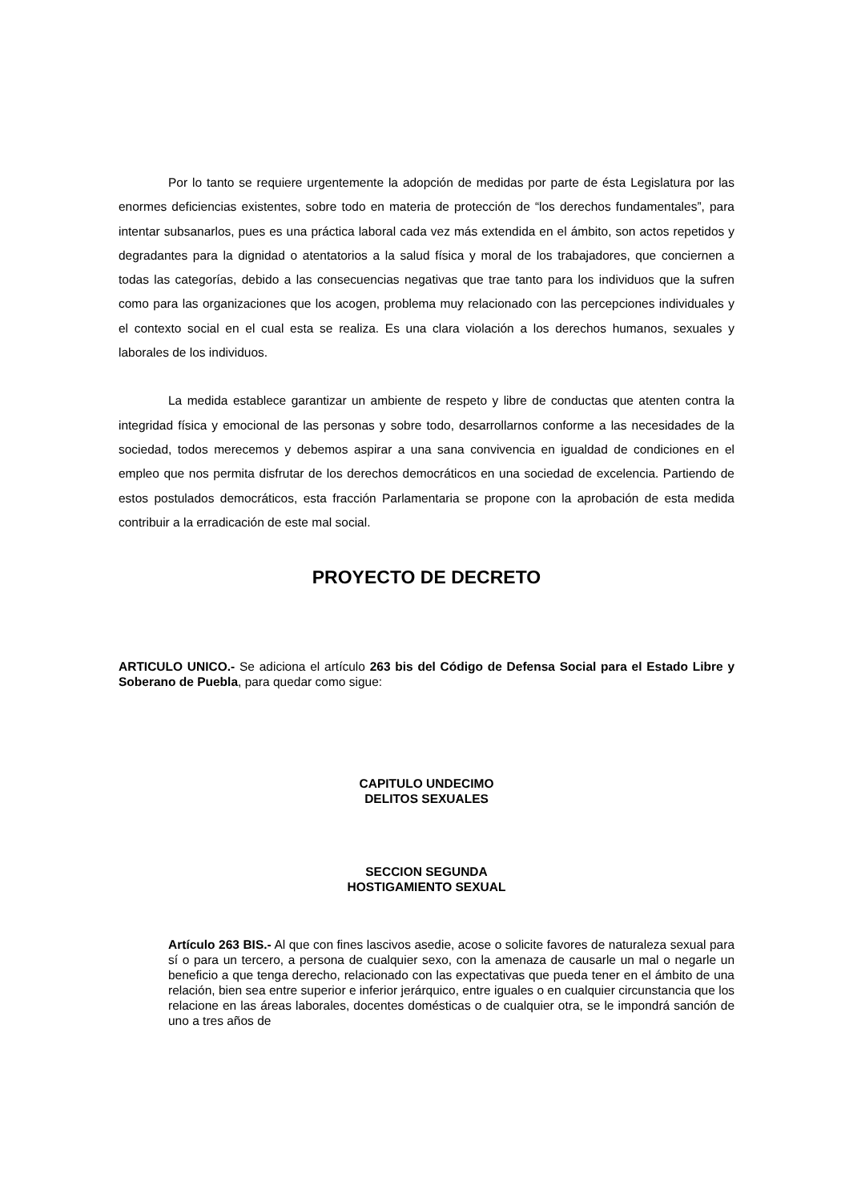Por lo tanto se requiere urgentemente la adopción de medidas por parte de ésta Legislatura por las enormes deficiencias existentes, sobre todo en materia de protección de “los derechos fundamentales”, para intentar subsanarlos, pues es una práctica laboral cada vez más extendida en el ámbito, son actos repetidos y degradantes para la dignidad o atentatorios a la salud física y moral de los trabajadores, que conciernen a todas las categorías, debido a las consecuencias negativas que trae tanto para los individuos que la sufren como para las organizaciones que los acogen, problema muy relacionado con las percepciones individuales y el contexto social en el cual esta se realiza. Es una clara violación a los derechos humanos, sexuales y laborales de los individuos.
La medida establece garantizar un ambiente de respeto y libre de conductas que atenten contra la integridad física y emocional de las personas y sobre todo, desarrollarnos conforme a las necesidades de la sociedad, todos merecemos y debemos aspirar a una sana convivencia en igualdad de condiciones en el empleo que nos permita disfrutar de los derechos democráticos en una sociedad de excelencia. Partiendo de estos postulados democráticos, esta fracción Parlamentaria se propone con la aprobación de esta medida contribuir a la erradicación de este mal social.
PROYECTO DE DECRETO
ARTICULO UNICO.- Se adiciona el artículo 263 bis del Código de Defensa Social para el Estado Libre y Soberano de Puebla, para quedar como sigue:
CAPITULO UNDECIMO
DELITOS SEXUALES
SECCION SEGUNDA
HOSTIGAMIENTO SEXUAL
Artículo 263 BIS.- Al que con fines lascivos asedie, acose o solicite favores de naturaleza sexual para sí o para un tercero, a persona de cualquier sexo, con la amenaza de causarle un mal o negarle un beneficio a que tenga derecho, relacionado con las expectativas que pueda tener en el ámbito de una relación, bien sea entre superior e inferior jerárquico, entre iguales o en cualquier circunstancia que los relacione en las áreas laborales, docentes domésticas o de cualquier otra, se le impondrá sanción de uno a tres años de